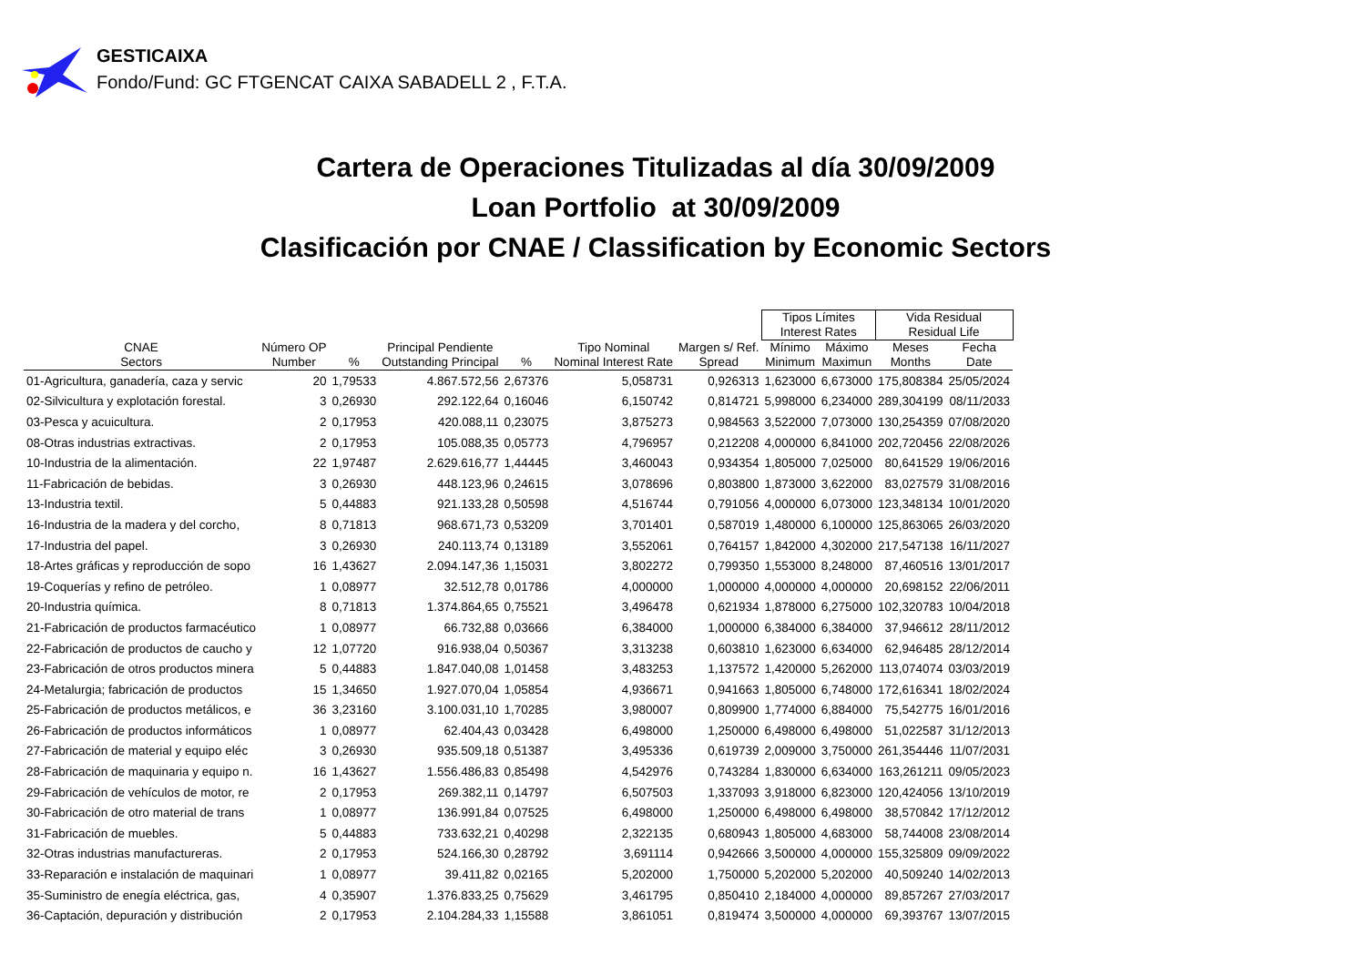GESTICAIXA
Fondo/Fund: GC FTGENCAT CAIXA SABADELL 2 , F.T.A.
Cartera de Operaciones Titulizadas al día 30/09/2009
Loan Portfolio at 30/09/2009
Clasificación por CNAE / Classification by Economic Sectors
| | | | | | | | Tipos Límites Interest Rates | | Vida Residual Residual Life | |
| --- | --- | --- | --- | --- | --- | --- | --- | --- | --- | --- |
| CNAE Sectors | Número OP Number | % | Principal Pendiente Outstanding Principal | % | Tipo Nominal Nominal Interest Rate | Margen s/ Ref. Spread | Mínimo Minimum | Máximo Maximun | Meses Months | Fecha Date |
| 01-Agricultura, ganadería, caza y servic | 20 | 1,79533 | 4.867.572,56 | 2,67376 | 5,058731 | 0,926313 | 1,623000 | 6,673000 | 175,808384 | 25/05/2024 |
| 02-Silvicultura y explotación forestal. | 3 | 0,26930 | 292.122,64 | 0,16046 | 6,150742 | 0,814721 | 5,998000 | 6,234000 | 289,304199 | 08/11/2033 |
| 03-Pesca y acuicultura. | 2 | 0,17953 | 420.088,11 | 0,23075 | 3,875273 | 0,984563 | 3,522000 | 7,073000 | 130,254359 | 07/08/2020 |
| 08-Otras industrias extractivas. | 2 | 0,17953 | 105.088,35 | 0,05773 | 4,796957 | 0,212208 | 4,000000 | 6,841000 | 202,720456 | 22/08/2026 |
| 10-Industria de la alimentación. | 22 | 1,97487 | 2.629.616,77 | 1,44445 | 3,460043 | 0,934354 | 1,805000 | 7,025000 | 80,641529 | 19/06/2016 |
| 11-Fabricación de bebidas. | 3 | 0,26930 | 448.123,96 | 0,24615 | 3,078696 | 0,803800 | 1,873000 | 3,622000 | 83,027579 | 31/08/2016 |
| 13-Industria textil. | 5 | 0,44883 | 921.133,28 | 0,50598 | 4,516744 | 0,791056 | 4,000000 | 6,073000 | 123,348134 | 10/01/2020 |
| 16-Industria de la madera y del corcho, | 8 | 0,71813 | 968.671,73 | 0,53209 | 3,701401 | 0,587019 | 1,480000 | 6,100000 | 125,863065 | 26/03/2020 |
| 17-Industria del papel. | 3 | 0,26930 | 240.113,74 | 0,13189 | 3,552061 | 0,764157 | 1,842000 | 4,302000 | 217,547138 | 16/11/2027 |
| 18-Artes gráficas y reproducción de sopo | 16 | 1,43627 | 2.094.147,36 | 1,15031 | 3,802272 | 0,799350 | 1,553000 | 8,248000 | 87,460516 | 13/01/2017 |
| 19-Coquerías y refino de petróleo. | 1 | 0,08977 | 32.512,78 | 0,01786 | 4,000000 | 1,000000 | 4,000000 | 4,000000 | 20,698152 | 22/06/2011 |
| 20-Industria química. | 8 | 0,71813 | 1.374.864,65 | 0,75521 | 3,496478 | 0,621934 | 1,878000 | 6,275000 | 102,320783 | 10/04/2018 |
| 21-Fabricación de productos farmacéutico | 1 | 0,08977 | 66.732,88 | 0,03666 | 6,384000 | 1,000000 | 6,384000 | 6,384000 | 37,946612 | 28/11/2012 |
| 22-Fabricación de productos de caucho y | 12 | 1,07720 | 916.938,04 | 0,50367 | 3,313238 | 0,603810 | 1,623000 | 6,634000 | 62,946485 | 28/12/2014 |
| 23-Fabricación de otros productos minera | 5 | 0,44883 | 1.847.040,08 | 1,01458 | 3,483253 | 1,137572 | 1,420000 | 5,262000 | 113,074074 | 03/03/2019 |
| 24-Metalurgia; fabricación de productos | 15 | 1,34650 | 1.927.070,04 | 1,05854 | 4,936671 | 0,941663 | 1,805000 | 6,748000 | 172,616341 | 18/02/2024 |
| 25-Fabricación de productos metálicos, e | 36 | 3,23160 | 3.100.031,10 | 1,70285 | 3,980007 | 0,809900 | 1,774000 | 6,884000 | 75,542775 | 16/01/2016 |
| 26-Fabricación de productos informáticos | 1 | 0,08977 | 62.404,43 | 0,03428 | 6,498000 | 1,250000 | 6,498000 | 6,498000 | 51,022587 | 31/12/2013 |
| 27-Fabricación de material y equipo eléc | 3 | 0,26930 | 935.509,18 | 0,51387 | 3,495336 | 0,619739 | 2,009000 | 3,750000 | 261,354446 | 11/07/2031 |
| 28-Fabricación de maquinaria y equipo n. | 16 | 1,43627 | 1.556.486,83 | 0,85498 | 4,542976 | 0,743284 | 1,830000 | 6,634000 | 163,261211 | 09/05/2023 |
| 29-Fabricación de vehículos de motor, re | 2 | 0,17953 | 269.382,11 | 0,14797 | 6,507503 | 1,337093 | 3,918000 | 6,823000 | 120,424056 | 13/10/2019 |
| 30-Fabricación de otro material de trans | 1 | 0,08977 | 136.991,84 | 0,07525 | 6,498000 | 1,250000 | 6,498000 | 6,498000 | 38,570842 | 17/12/2012 |
| 31-Fabricación de muebles. | 5 | 0,44883 | 733.632,21 | 0,40298 | 2,322135 | 0,680943 | 1,805000 | 4,683000 | 58,744008 | 23/08/2014 |
| 32-Otras industrias manufactureras. | 2 | 0,17953 | 524.166,30 | 0,28792 | 3,691114 | 0,942666 | 3,500000 | 4,000000 | 155,325809 | 09/09/2022 |
| 33-Reparación e instalación de maquinari | 1 | 0,08977 | 39.411,82 | 0,02165 | 5,202000 | 1,750000 | 5,202000 | 5,202000 | 40,509240 | 14/02/2013 |
| 35-Suministro de enegía eléctrica, gas, | 4 | 0,35907 | 1.376.833,25 | 0,75629 | 3,461795 | 0,850410 | 2,184000 | 4,000000 | 89,857267 | 27/03/2017 |
| 36-Captación, depuración y distribución | 2 | 0,17953 | 2.104.284,33 | 1,15588 | 3,861051 | 0,819474 | 3,500000 | 4,000000 | 69,393767 | 13/07/2015 |